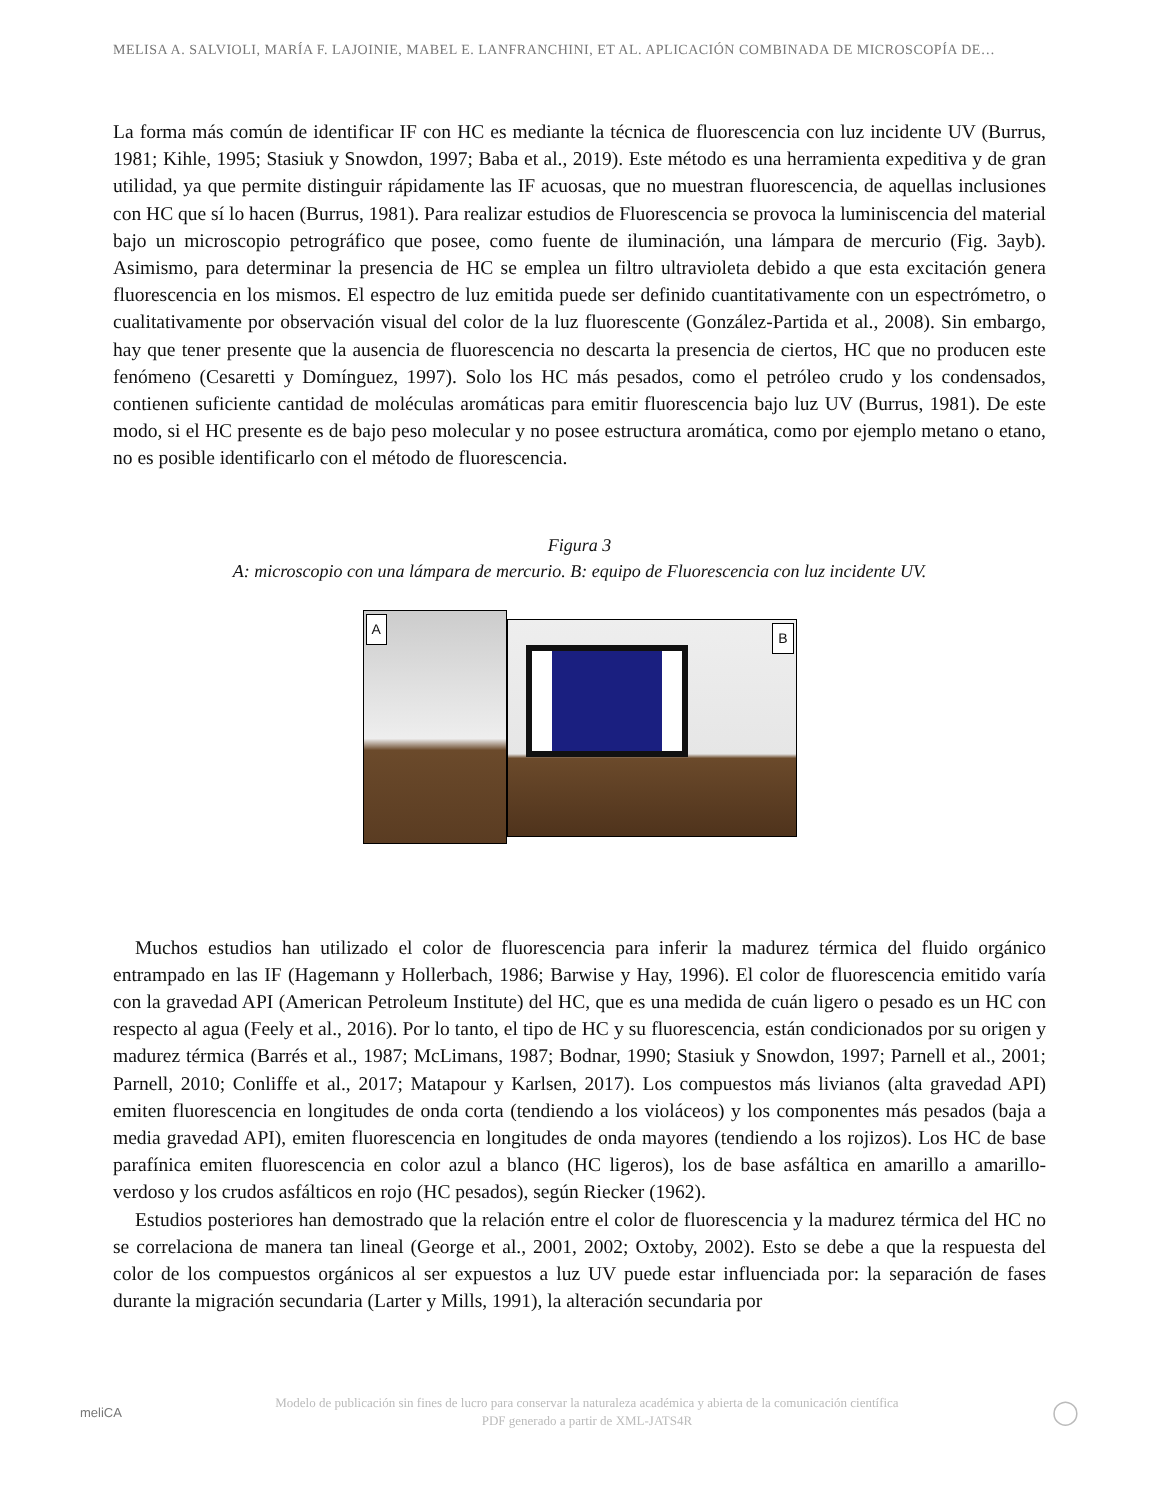MELISA A. SALVIOLI, MARÍA F. LAJOINIE, MABEL E. LANFRANCHINI, ET AL. APLICACIÓN COMBINADA DE MICROSCOPÍA DE…
La forma más común de identificar IF con HC es mediante la técnica de fluorescencia con luz incidente UV (Burrus, 1981; Kihle, 1995; Stasiuk y Snowdon, 1997; Baba et al., 2019). Este método es una herramienta expeditiva y de gran utilidad, ya que permite distinguir rápidamente las IF acuosas, que no muestran fluorescencia, de aquellas inclusiones con HC que sí lo hacen (Burrus, 1981). Para realizar estudios de Fluorescencia se provoca la luminiscencia del material bajo un microscopio petrográfico que posee, como fuente de iluminación, una lámpara de mercurio (Fig. 3ayb). Asimismo, para determinar la presencia de HC se emplea un filtro ultravioleta debido a que esta excitación genera fluorescencia en los mismos. El espectro de luz emitida puede ser definido cuantitativamente con un espectrómetro, o cualitativamente por observación visual del color de la luz fluorescente (González-Partida et al., 2008). Sin embargo, hay que tener presente que la ausencia de fluorescencia no descarta la presencia de ciertos, HC que no producen este fenómeno (Cesaretti y Domínguez, 1997). Solo los HC más pesados, como el petróleo crudo y los condensados, contienen suficiente cantidad de moléculas aromáticas para emitir fluorescencia bajo luz UV (Burrus, 1981). De este modo, si el HC presente es de bajo peso molecular y no posee estructura aromática, como por ejemplo metano o etano, no es posible identificarlo con el método de fluorescencia.
Figura 3
A: microscopio con una lámpara de mercurio. B: equipo de Fluorescencia con luz incidente UV.
A
B
Muchos estudios han utilizado el color de fluorescencia para inferir la madurez térmica del fluido orgánico entrampado en las IF (Hagemann y Hollerbach, 1986; Barwise y Hay, 1996). El color de fluorescencia emitido varía con la gravedad API (American Petroleum Institute) del HC, que es una medida de cuán ligero o pesado es un HC con respecto al agua (Feely et al., 2016). Por lo tanto, el tipo de HC y su fluorescencia, están condicionados por su origen y madurez térmica (Barrés et al., 1987; McLimans, 1987; Bodnar, 1990; Stasiuk y Snowdon, 1997; Parnell et al., 2001; Parnell, 2010; Conliffe et al., 2017; Matapour y Karlsen, 2017). Los compuestos más livianos (alta gravedad API) emiten fluorescencia en longitudes de onda corta (tendiendo a los violáceos) y los componentes más pesados (baja a media gravedad API), emiten fluorescencia en longitudes de onda mayores (tendiendo a los rojizos). Los HC de base parafínica emiten fluorescencia en color azul a blanco (HC ligeros), los de base asfáltica en amarillo a amarillo-verdoso y los crudos asfálticos en rojo (HC pesados), según Riecker (1962).
Estudios posteriores han demostrado que la relación entre el color de fluorescencia y la madurez térmica del HC no se correlaciona de manera tan lineal (George et al., 2001, 2002; Oxtoby, 2002). Esto se debe a que la respuesta del color de los compuestos orgánicos al ser expuestos a luz UV puede estar influenciada por: la separación de fases durante la migración secundaria (Larter y Mills, 1991), la alteración secundaria por
meliCA
Modelo de publicación sin fines de lucro para conservar la naturaleza académica y abierta de la comunicación científica
PDF generado a partir de XML-JATS4R
◯